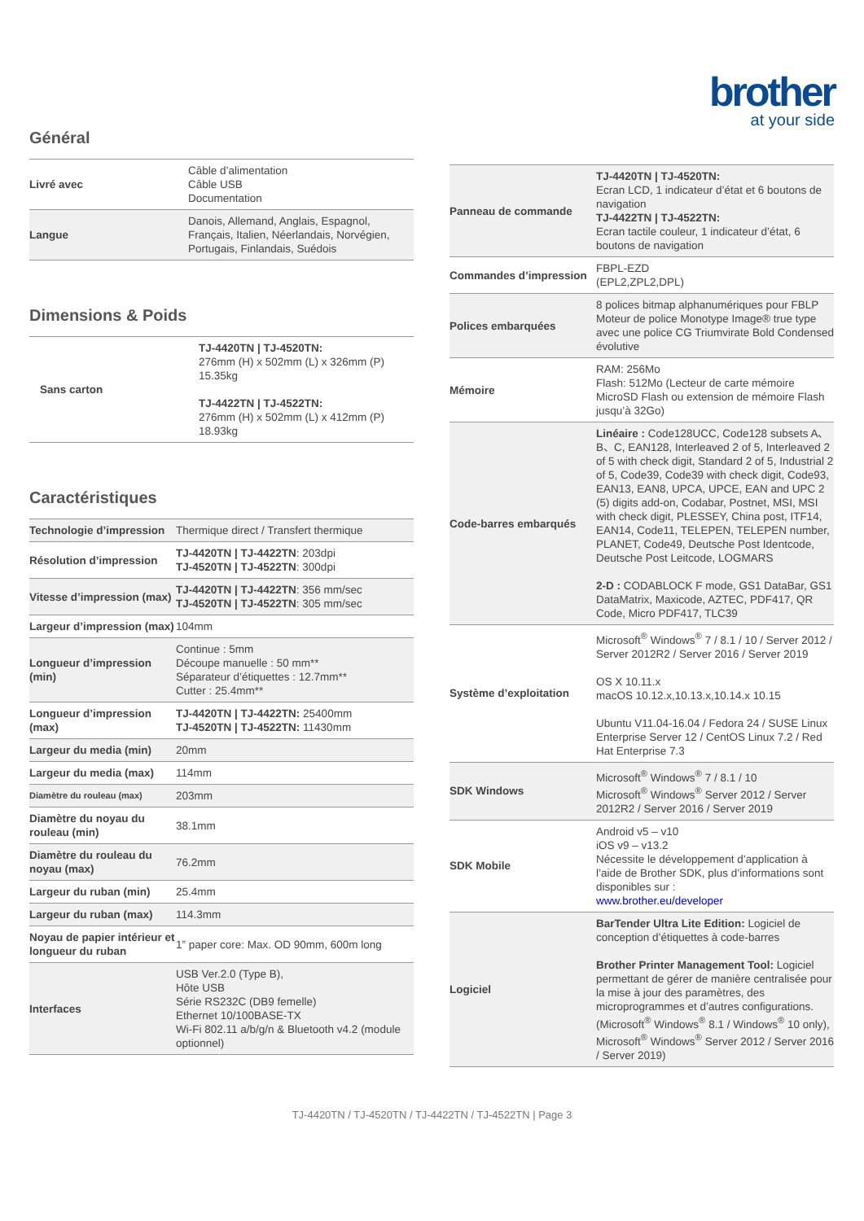brother
at your side
Général
| Livré avec | Câble d’alimentation Câble USB Documentation |
| Langue | Danois, Allemand, Anglais, Espagnol, Français, Italien, Néerlandais, Norvégien, Portugais, Finlandais, Suédois |
Dimensions & Poids
| Sans carton | TJ-4420TN / TJ-4520TN: 276mm (H) x 502mm (L) x 326mm (P) 15.35kg TJ-4422TN / TJ-4522TN: 276mm (H) x 502mm (L) x 412mm (P) 18.93kg |
Caractéristiques
| Technologie d’impression | Thermique direct / Transfert thermique |
| Résolution d’impression | TJ-4420TN / TJ-4422TN : 203dpi TJ-4520TN / TJ-4522TN : 300dpi |
| Vitesse d’impression (max) | TJ-4420TN / TJ-4422TN : 356 mm/sec TJ-4520TN / TJ-4522TN : 305 mm/sec |
| Largeur d’impression (max) | 104mm |
| Longueur d’impression (min) | Continue : 5mm Découpe manuelle : 50 mm** Séparateur d’étiquettes : 12.7mm** Cutter : 25.4mm** |
| Longueur d’impression (max) | TJ-4420TN / TJ-4422TN: 25400mm TJ-4520TN / TJ-4522TN: 11430mm |
| Largeur du media (min) | 20mm |
| Largeur du media (max) | 114mm |
| Diamètre du rouleau (max) | 203mm |
| Diamètre du noyau du rouleau (min) | 38.1mm |
| Diamètre du rouleau du noyau (max) | 76.2mm |
| Largeur du ruban (min) | 25.4mm |
| Largeur du ruban (max) | 114.3mm |
| Noyau de papier intérieur et longueur du ruban | 1” paper core: Max. OD 90mm, 600m long |
| Interfaces | USB Ver.2.0 (Type B), Hôte USB Série RS232C (DB9 femelle) Ethernet 10/100BASE-TX Wi-Fi 802.11 a/b/g/n & Bluetooth v4.2 (module optionnel) |
| Panneau de commande | TJ-4420TN / TJ-4520TN: Ecran LCD, 1 indicateur d’état et 6 boutons de navigation TJ-4422TN / TJ-4522TN: Ecran tactile couleur, 1 indicateur d’état, 6 boutons de navigation |
| Commandes d’impression | FBPL-EZD (EPL2,ZPL2,DPL) |
| Polices embarquées | 8 polices bitmap alphanumériques pour FBLP Moteur de police Monotype Image® true type avec une police CG Triumvirate Bold Condensed évolutive |
| Mémoire | RAM: 256Mo Flash: 512Mo (Lecteur de carte mémoire MicroSD Flash ou extension de mémoire Flash jusqu’à 32Go) |
| Code-barres embarqués | Linéaire : Code128UCC, Code128 subsets A、B、C, EAN128, Interleaved 2 of 5, Interleaved 2 of 5 with check digit, Standard 2 of 5, Industrial 2 of 5, Code39, Code39 with check digit, Code93, EAN13, EAN8, UPCA, UPCE, EAN and UPC 2 (5) digits add-on, Codabar, Postnet, MSI, MSI with check digit, PLESSEY, China post, ITF14, EAN14, Code11, TELEPEN, TELEPEN number, PLANET, Code49, Deutsche Post Identcode, Deutsche Post Leitcode, LOGMARS 2-D : CODABLOCK F mode, GS1 DataBar, GS1 DataMatrix, Maxicode, AZTEC, PDF417, QR Code, Micro PDF417, TLC39 |
| Système d’exploitation | Microsoft<sup>®</sup> Windows<sup>®</sup> 7 / 8.1 / 10 / Server 2012 / Server 2012R2 / Server 2016 / Server 2019 OS X 10.11.x macOS 10.12.x,10.13.x,10.14.x 10.15 Ubuntu V11.04-16.04 / Fedora 24 / SUSE Linux Enterprise Server 12 / CentOS Linux 7.2 / Red Hat Enterprise 7.3 |
| SDK Windows | Microsoft<sup>®</sup> Windows<sup>®</sup> 7 / 8.1 / 10 Microsoft<sup>®</sup> Windows<sup>®</sup> Server 2012 / Server 2012R2 / Server 2016 / Server 2019 |
| SDK Mobile | Android v5 – v10 iOS v9 – v13.2 Nécessite le développement d’application à l’aide de Brother SDK, plus d’informations sont disponibles sur : www.brother.eu/developer |
| Logiciel | BarTender Ultra Lite Edition: Logiciel de conception d’étiquettes à code-barres Brother Printer Management Tool: Logiciel permettant de gérer de manière centralisée pour la mise à jour des paramètres, des microprogrammes et d’autres configurations. (Microsoft<sup>®</sup> Windows<sup>®</sup> 8.1 / Windows<sup>®</sup> 10 only), Microsoft<sup>®</sup> Windows<sup>®</sup> Server 2012 / Server 2016 / Server 2019) |
TJ-4420TN / TJ-4520TN / TJ-4422TN / TJ-4522TN | Page 3